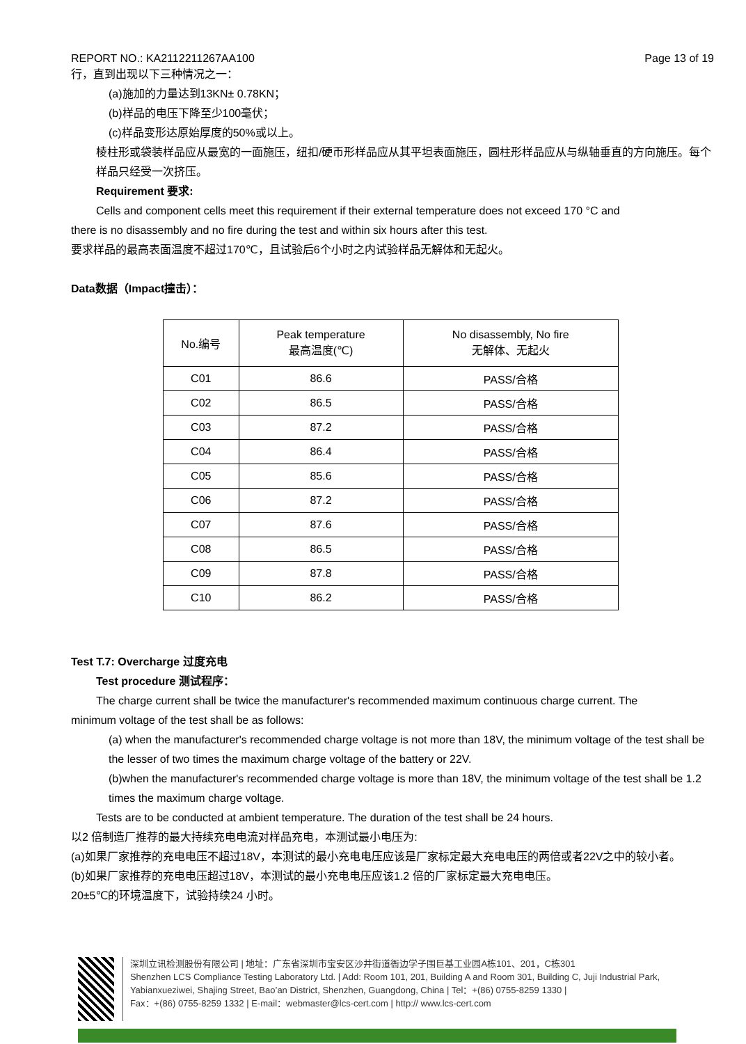REPORT NO.: KA2112211267AA100 Page 13 of 19
行，直到出现以下三种情况之一：
(a)施加的力量达到13KN± 0.78KN；
(b)样品的电压下降至少100毫伏；
(c)样品变形达原始厚度的50%或以上。
棱柱形或袋装样品应从最宽的一面施压，纽扣/硬币形样品应从其平坦表面施压，圆柱形样品应从与纵轴垂直的方向施压。每个样品只经受一次挤压。
Requirement 要求:
Cells and component cells meet this requirement if their external temperature does not exceed 170 °C and
there is no disassembly and no fire during the test and within six hours after this test.
要求样品的最高表面温度不超过170℃，且试验后6个小时之内试验样品无解体和无起火。
Data数据（Impact撞击）：
| No.编号 | Peak temperature 最高温度(℃) | No disassembly, No fire 无解体、无起火 |
| --- | --- | --- |
| C01 | 86.6 | PASS/合格 |
| C02 | 86.5 | PASS/合格 |
| C03 | 87.2 | PASS/合格 |
| C04 | 86.4 | PASS/合格 |
| C05 | 85.6 | PASS/合格 |
| C06 | 87.2 | PASS/合格 |
| C07 | 87.6 | PASS/合格 |
| C08 | 86.5 | PASS/合格 |
| C09 | 87.8 | PASS/合格 |
| C10 | 86.2 | PASS/合格 |
Test T.7: Overcharge 过度充电
Test procedure 测试程序：
The charge current shall be twice the manufacturer's recommended maximum continuous charge current. The
minimum voltage of the test shall be as follows:
(a) when the manufacturer's recommended charge voltage is not more than 18V, the minimum voltage of the test shall be the lesser of two times the maximum charge voltage of the battery or 22V.
(b)when the manufacturer's recommended charge voltage is more than 18V, the minimum voltage of the test shall be 1.2 times the maximum charge voltage.
Tests are to be conducted at ambient temperature. The duration of the test shall be 24 hours.
以2 倍制造厂推荐的最大持续充电电流对样品充电，本测试最小电压为:
(a)如果厂家推荐的充电电压不超过18V，本测试的最小充电电压应该是厂家标定最大充电电压的两倍或者22V之中的较小者。
(b)如果厂家推荐的充电电压超过18V，本测试的最小充电电压应该1.2 倍的厂家标定最大充电电压。
20±5℃的环境温度下，试验持续24 小时。
深圳立讯检测股份有限公司 | 地址：广东省深圳市宝安区沙井街道衙边学子围巨基工业园A栋101、201，C栋301
Shenzhen LCS Compliance Testing Laboratory Ltd. | Add: Room 101, 201, Building A and Room 301, Building C, Juji Industrial Park, Yabianxueziwei, Shajing Street, Bao’an District, Shenzhen, Guangdong, China | Tel：+(86) 0755-8259 1330 |
Fax：+(86) 0755-8259 1332 | E-mail：webmaster@lcs-cert.com | http:// www.lcs-cert.com